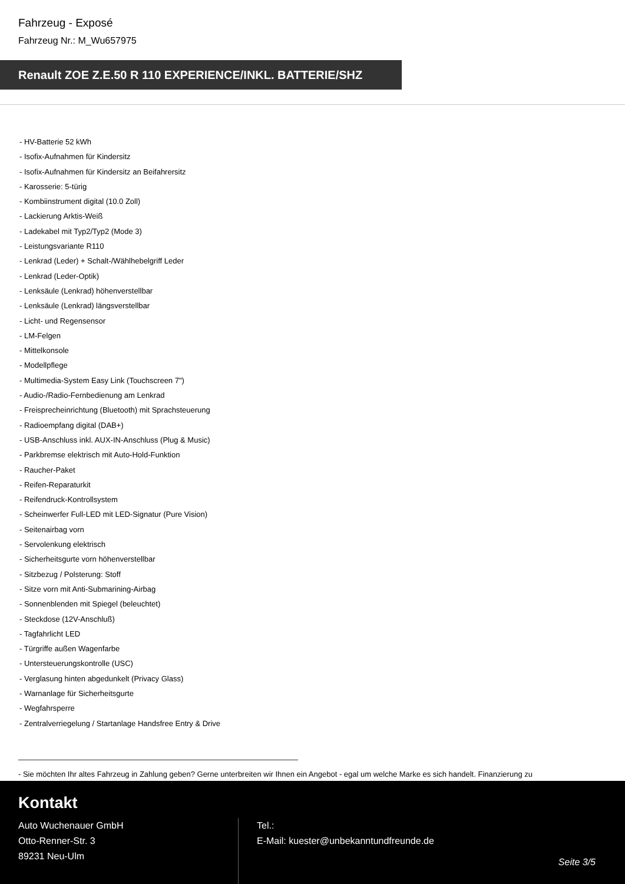Fahrzeug - Exposé
Fahrzeug Nr.: M_Wu657975
Renault ZOE Z.E.50 R 110 EXPERIENCE/INKL. BATTERIE/SHZ
- HV-Batterie 52 kWh
- Isofix-Aufnahmen für Kindersitz
- Isofix-Aufnahmen für Kindersitz an Beifahrersitz
- Karosserie: 5-türig
- Kombiinstrument digital (10.0 Zoll)
- Lackierung Arktis-Weiß
- Ladekabel mit Typ2/Typ2 (Mode 3)
- Leistungsvariante R110
- Lenkrad (Leder) + Schalt-/Wählhebelgriff Leder
- Lenkrad (Leder-Optik)
- Lenksäule (Lenkrad) höhenverstellbar
- Lenksäule (Lenkrad) längsverstellbar
- Licht- und Regensensor
- LM-Felgen
- Mittelkonsole
- Modellpflege
- Multimedia-System Easy Link (Touchscreen 7")
- Audio-/Radio-Fernbedienung am Lenkrad
- Freisprecheinrichtung (Bluetooth) mit Sprachsteuerung
- Radioempfang digital (DAB+)
- USB-Anschluss inkl. AUX-IN-Anschluss (Plug & Music)
- Parkbremse elektrisch mit Auto-Hold-Funktion
- Raucher-Paket
- Reifen-Reparaturkit
- Reifendruck-Kontrollsystem
- Scheinwerfer Full-LED mit LED-Signatur (Pure Vision)
- Seitenairbag vorn
- Servolenkung elektrisch
- Sicherheitsgurte vorn höhenverstellbar
- Sitzbezug / Polsterung: Stoff
- Sitze vorn mit Anti-Submarining-Airbag
- Sonnenblenden mit Spiegel (beleuchtet)
- Steckdose (12V-Anschluß)
- Tagfahrlicht LED
- Türgriffe außen Wagenfarbe
- Untersteuerungskontrolle (USC)
- Verglasung hinten abgedunkelt (Privacy Glass)
- Warnanlage für Sicherheitsgurte
- Wegfahrsperre
- Zentralverriegelung / Startanlage Handsfree Entry & Drive
- Sie möchten Ihr altes Fahrzeug in Zahlung geben? Gerne unterbreiten wir Ihnen ein Angebot - egal um welche Marke es sich handelt. Finanzierung zu
Kontakt
Auto Wuchenauer GmbH
Otto-Renner-Str. 3
89231 Neu-Ulm
Tel.:
E-Mail: kuester@unbekanntundfreunde.de
Seite 3/5